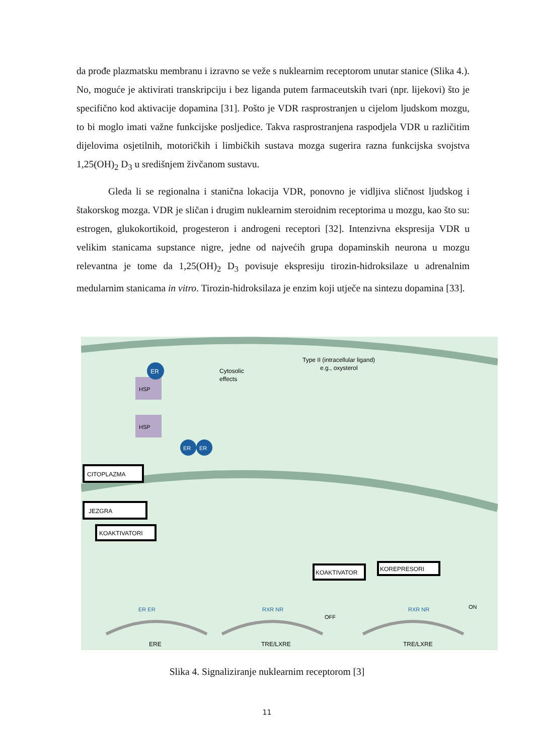da prođe plazmatsku membranu i izravno se veže s nuklearnim receptorom unutar stanice (Slika 4.). No, moguće je aktivirati transkripciju i bez liganda putem farmaceutskih tvari (npr. lijekovi) što je specifično kod aktivacije dopamina [31]. Pošto je VDR rasprostranjen u cijelom ljudskom mozgu, to bi moglo imati važne funkcijske posljedice. Takva rasprostranjena raspodjela VDR u različitim dijelovima osjetilnih, motoričkih i limbičkih sustava mozga sugerira razna funkcijska svojstva 1,25(OH)<sub>2</sub> D<sub>3</sub> u središnjem živčanom sustavu.
Gleda li se regionalna i stanična lokacija VDR, ponovno je vidljiva sličnost ljudskog i štakorskog mozga. VDR je sličan i drugim nuklearnim steroidnim receptorima u mozgu, kao što su: estrogen, glukokortikoid, progesteron i androgeni receptori [32]. Intenzivna ekspresija VDR u velikim stanicama supstance nigre, jedne od najvećih grupa dopaminskih neurona u mozgu relevantna je tome da 1,25(OH)<sub>2</sub> D<sub>3</sub> povisuje ekspresiju tirozin-hidroksilaze u adrenalnim medularnim stanicama in vitro. Tirozin-hidroksilaza je enzim koji utječe na sintezu dopamina [33].
ER
HSP
HSP
Cytosolic
effects
Type II (intracellular ligand)
e.g., oxysterol
ER
ER
CITOPLAZMA
JEZGRA
KOAKTIVATORI
KOAKTIVATOR
KOREPRESORI
ER ER
RXR NR
RXR NR
OFF
ON
ERE
TRE/LXRE
TRE/LXRE
Slika 4. Signaliziranje nuklearnim receptorom [3]
11